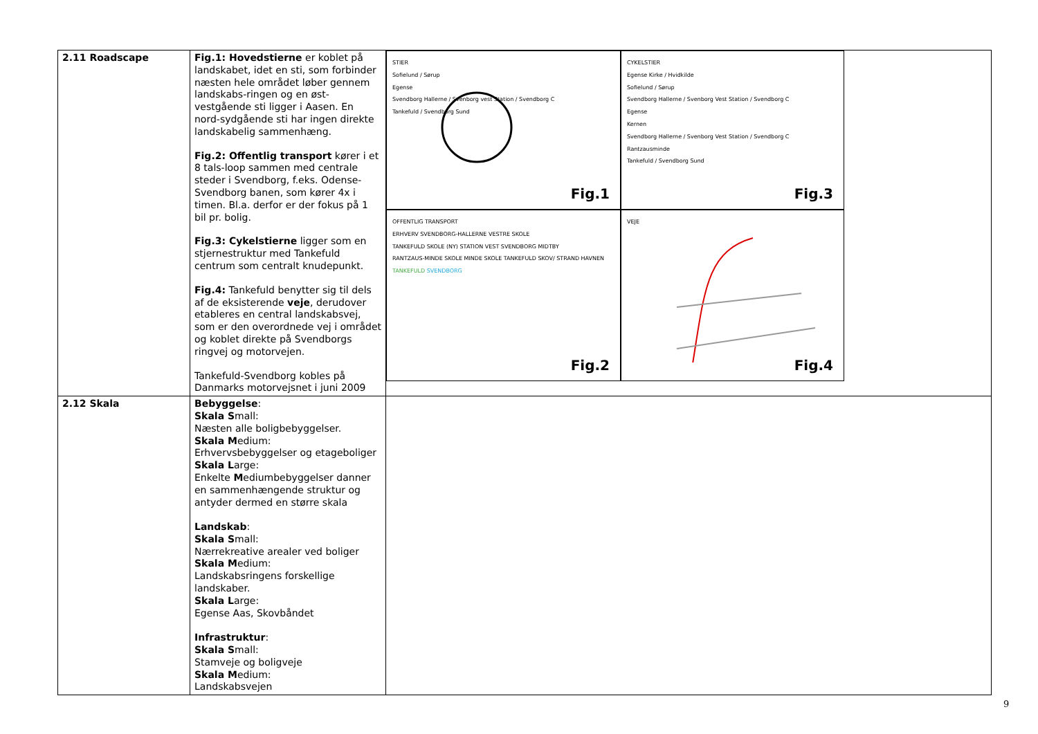| 2.11 Roadscape | Fig.1: Hovedstierne er koblet på landskabet, idet en sti, som forbinder næsten hele området løber gennem landskabs-ringen og en øst-vestgående sti ligger i Aasen. En nord-sydgående sti har ingen direkte landskabelig sammenhæng. Fig.2: Offentlig transport kører i et 8 tals-loop sammen med centrale steder i Svendborg, f.eks. Odense-Svendborg banen, som kører 4x i timen. Bl.a. derfor er der fokus på 1 bil pr. bolig. Fig.3: Cykelstierne ligger som en stjernestruktur med Tankefuld centrum som centralt knudepunkt. Fig.4: Tankefuld benytter sig til dels af de eksisterende veje , derudover etableres en central landskabsvej, som er den overordnede vej i området og koblet direkte på Svendborgs ringvej og motorvejen. Tankefuld-Svendborg kobles på Danmarks motorvejsnet i juni 2009 | STIER Sofielund / Sørup Egense Svendborg Hallerne / Svenborg vest Station / Svendborg C Tankefuld / Svendborg Sund Fig.1 CYKELSTIER Egense Kirke / Hvidkilde Sofielund / Sørup Svendborg Hallerne / Svenborg Vest Station / Svendborg C Egense Kernen Svendborg Hallerne / Svenborg Vest Station / Svendborg C Rantzausminde Tankefuld / Svendborg Sund Fig.3 OFFENTLIG TRANSPORT ERHVERV SVENDBORG-HALLERNE VESTRE SKOLE TANKEFULD SKOLE (NY) STATION VEST SVENDBORG MIDTBY RANTZAUS-MINDE SKOLE MINDE SKOLE TANKEFULD SKOV/ STRAND HAVNEN TANKEFULD SVENDBORG Fig.2 VEJE Fig.4 |
| 2.12 Skala | Bebyggelse : Skala S mall: Næsten alle boligbebyggelser. Skala M edium: Erhvervsbebyggelser og etageboliger Skala L arge: Enkelte M ediumbebyggelser danner en sammenhængende struktur og antyder dermed en større skala Landskab : Skala S mall: Nærrekreative arealer ved boliger Skala M edium: Landskabsringens forskellige landskaber. Skala L arge: Egense Aas, Skovbåndet Infrastruktur : Skala S mall: Stamveje og boligveje Skala M edium: Landskabsvejen | |
9